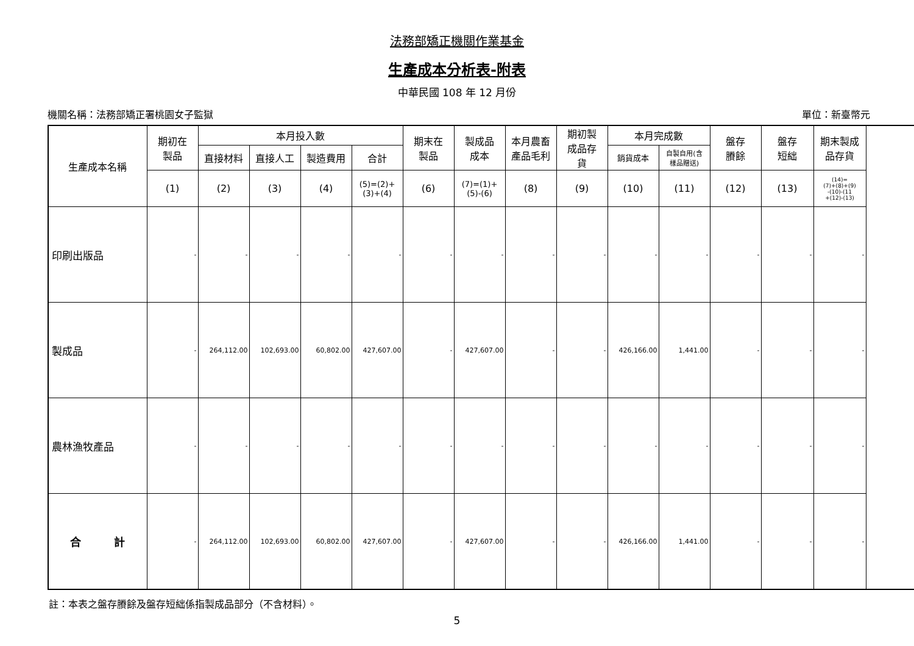法務部矯正機關作業基金
生產成本分析表-附表
中華民國 108 年 12 月份
機關名稱：法務部矯正署桃園女子監獄 單位：新臺幣元
| 生產成本名稱 | 期初在 製品 | 本月投入數 | | | | 期末在 製品 | 製成品 成本 | 本月農畜 產品毛利 | 期初製 成品存 貨 | 本月完成數 | | 盤存 賸餘 | 盤存 短絀 | 期末製成 品存貨 |
| --- | --- | --- | --- | --- | --- | --- | --- | --- | --- | --- | --- | --- | --- | --- |
| | | 直接材料 | 直接人工 | 製造費用 | 合計 | | | | | 銷貨成本 | 自製自用(含 樣品贈送) | | | |
| | (1) | (2) | (3) | (4) | (5)=(2)+ (3)+(4) | (6) | (7)=(1)+ (5)-(6) | (8) | (9) | (10) | (11) | (12) | (13) | (14)= (7)+(8)+(9) -(10)-(11 +(12)-(13) |
| 印刷出版品 | - | - | - | - | - | - | - | - | - | - | - | - | - | - |
| 製成品 | - | 264,112.00 | 102,693.00 | 60,802.00 | 427,607.00 | - | 427,607.00 | - | - | 426,166.00 | 1,441.00 | - | - | - |
| 農林漁牧產品 | - | - | - | - | - | - | - | - | - | - | - | - | - | - |
| 合 計 | - | 264,112.00 | 102,693.00 | 60,802.00 | 427,607.00 | - | 427,607.00 | - | - | 426,166.00 | 1,441.00 | - | - | - |
註：本表之盤存賸餘及盤存短絀係指製成品部分（不含材料）。
5